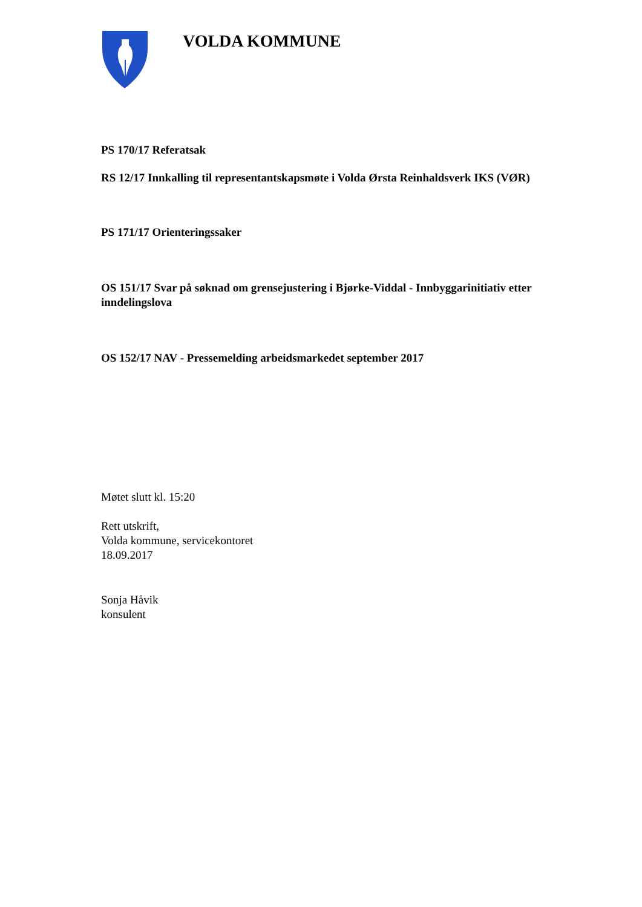VOLDA KOMMUNE
PS 170/17 Referatsak
RS 12/17 Innkalling til representantskapsmøte i Volda Ørsta Reinhaldsverk IKS (VØR)
PS 171/17 Orienteringssaker
OS 151/17 Svar på søknad om grensejustering i Bjørke-Viddal - Innbyggarinitiativ etter inndelingslova
OS 152/17 NAV - Pressemelding arbeidsmarkedet september 2017
Møtet slutt kl. 15:20
Rett utskrift,
Volda kommune, servicekontoret
18.09.2017
Sonja Håvik
konsulent